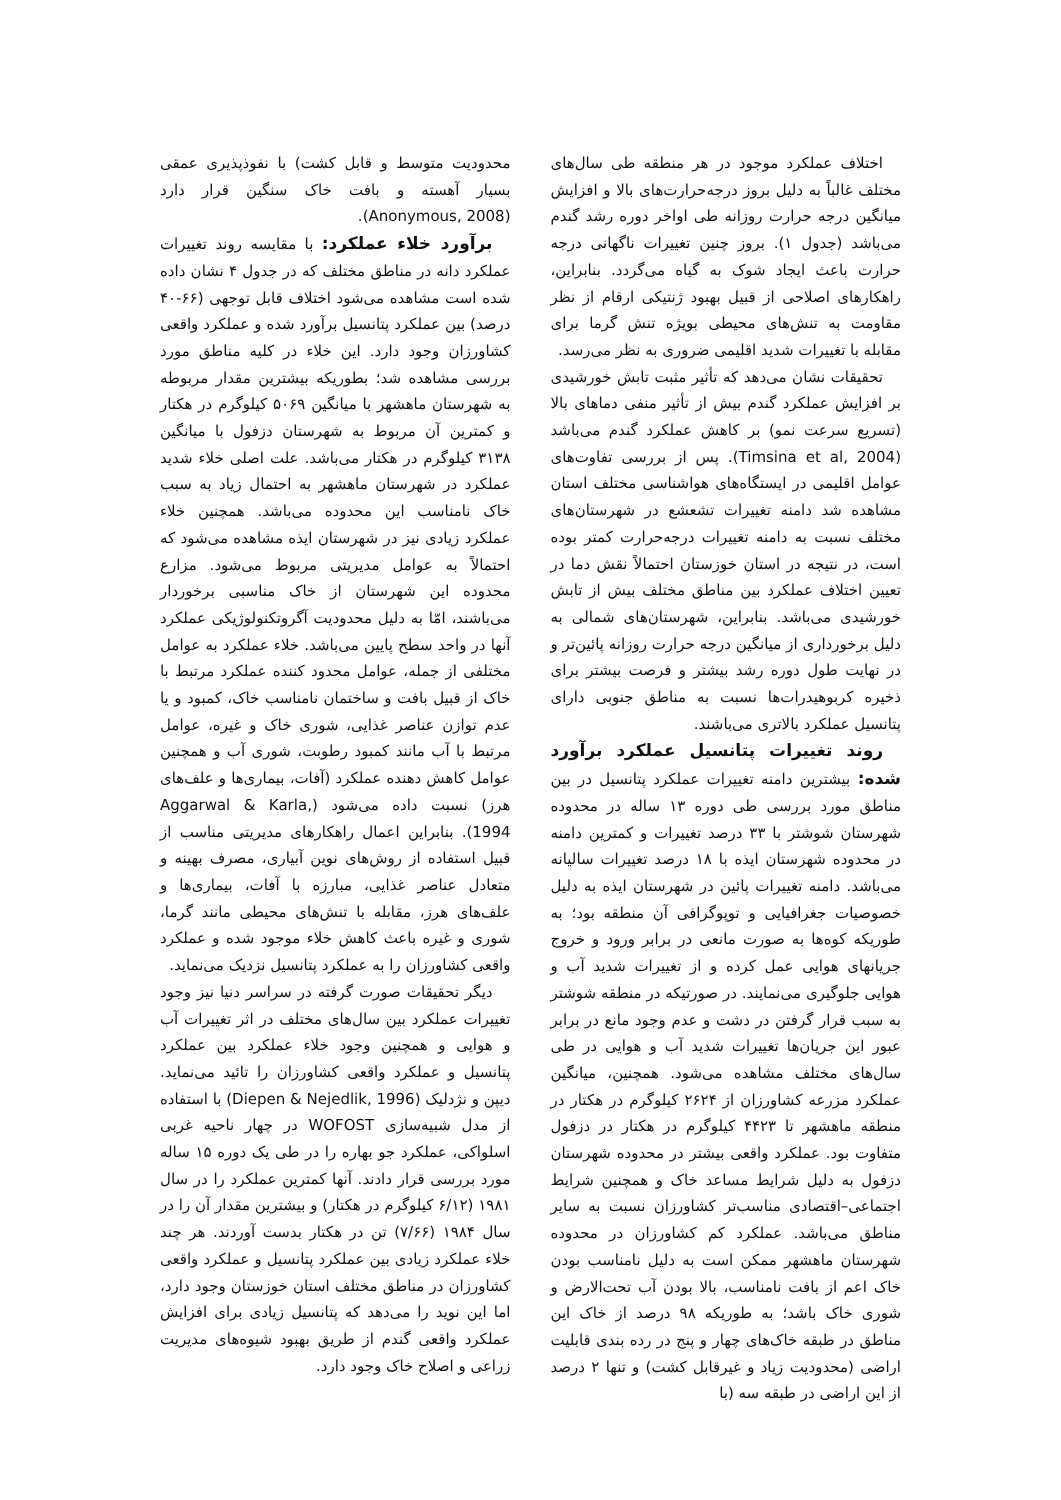اختلاف عملکرد موجود در هر منطقه طی سال‌های مختلف غالباً به دلیل بروز درجه‌حرارت‌های بالا و افزایش میانگین درجه حرارت روزانه طی اواخر دوره رشد گندم می‌باشد (جدول ۱). بروز چنین تغییرات ناگهانی درجه حرارت باعث ایجاد شوک به گیاه می‌گردد. بنابراین، راهکارهای اصلاحی از قبیل بهبود ژنتیکی ارقام از نظر مقاومت به تنش‌های محیطی بویژه تنش گرما برای مقابله با تغییرات شدید اقلیمی ضروری به نظر می‌رسد.
تحقیقات نشان می‌دهد که تأثیر مثبت تابش خورشیدی بر افزایش عملکرد گندم بیش از تأثیر منفی دماهای بالا (تسریع سرعت نمو) بر کاهش عملکرد گندم می‌باشد (Timsina et al, 2004). پس از بررسی تفاوت‌های عوامل اقلیمی در ایستگاه‌های هواشناسی مختلف استان مشاهده شد دامنه تغییرات تشعشع در شهرستان‌های مختلف نسبت به دامنه تغییرات درجه‌حرارت کمتر بوده است، در نتیجه در استان خوزستان احتمالاً نقش دما در تعیین اختلاف عملکرد بین مناطق مختلف بیش از تابش خورشیدی می‌باشد. بنابراین، شهرستان‌های شمالی به دلیل برخورداری از میانگین درجه حرارت روزانه پائین‌تر و در نهایت طول دوره رشد بیشتر و فرصت بیشتر برای ذخیره کربوهیدرات‌ها نسبت به مناطق جنوبی دارای پتانسیل عملکرد بالاتری می‌باشند.
روند تغییرات پتانسیل عملکرد برآورد شده: بیشترین دامنه تغییرات عملکرد پتانسیل در بین مناطق مورد بررسی طی دوره ۱۳ ساله در محدوده شهرستان شوشتر با ۳۳ درصد تغییرات و کمترین دامنه در محدوده شهرستان ایذه با ۱۸ درصد تغییرات سالیانه می‌باشد. دامنه تغییرات پائین در شهرستان ایذه به دلیل خصوصیات جغرافیایی و توپوگرافی آن منطقه بود؛ به طوریکه کوه‌ها به صورت مانعی در برابر ورود و خروج جریانهای هوایی عمل کرده و از تغییرات شدید آب و هوایی جلوگیری می‌نمایند. در صورتیکه در منطقه شوشتر به سبب قرار گرفتن در دشت و عدم وجود مانع در برابر عبور این جریان‌ها تغییرات شدید آب و هوایی در طی سال‌های مختلف مشاهده می‌شود. همچنین، میانگین عملکرد مزرعه کشاورزان از ۲۶۲۴ کیلوگرم در هکتار در منطقه ماهشهر تا ۴۴۲۳ کیلوگرم در هکتار در دزفول متفاوت بود. عملکرد واقعی بیشتر در محدوده شهرستان دزفول به دلیل شرایط مساعد خاک و همچنین شرایط اجتماعی–اقتصادی مناسب‌تر کشاورزان نسبت به سایر مناطق می‌باشد. عملکرد کم کشاورزان در محدوده شهرستان ماهشهر ممکن است به دلیل نامناسب بودن خاک اعم از بافت نامناسب، بالا بودن آب تحت‌الارض و شوری خاک باشد؛ به طوریکه ۹۸ درصد از خاک این مناطق در طبقه خاک‌های چهار و پنج در رده بندی قابلیت اراضی (محدودیت زیاد و غیرقابل کشت) و تنها ۲ درصد از این اراضی در طبقه سه (با
محدودیت متوسط و قابل کشت) با نفوذپذیری عمقی بسیار آهسته و بافت خاک سنگین قرار دارد (Anonymous, 2008).
برآورد خلاء عملکرد: با مقایسه روند تغییرات عملکرد دانه در مناطق مختلف که در جدول ۴ نشان داده شده است مشاهده می‌شود اختلاف قابل توجهی (۶۶-۴۰ درصد) بین عملکرد پتانسیل برآورد شده و عملکرد واقعی کشاورزان وجود دارد. این خلاء در کلیه مناطق مورد بررسی مشاهده شد؛ بطوریکه بیشترین مقدار مربوطه به شهرستان ماهشهر با میانگین ۵۰۶۹ کیلوگرم در هکتار و کمترین آن مربوط به شهرستان دزفول با میانگین ۳۱۳۸ کیلوگرم در هکتار می‌باشد. علت اصلی خلاء شدید عملکرد در شهرستان ماهشهر به احتمال زیاد به سبب خاک نامناسب این محدوده می‌باشد. همچنین خلاء عملکرد زیادی نیز در شهرستان ایذه مشاهده می‌شود که احتمالاً به عوامل مدیریتی مربوط می‌شود. مزارع محدوده این شهرستان از خاک مناسبی برخوردار می‌باشند، امّا به دلیل محدودیت آگروتکنولوژیکی عملکرد آنها در واحد سطح پایین می‌باشد. خلاء عملکرد به عوامل مختلفی از جمله، عوامل محدود کننده عملکرد مرتبط با خاک از قبیل بافت و ساختمان نامناسب خاک، کمبود و یا عدم توازن عناصر غذایی، شوری خاک و غیره، عوامل مرتبط با آب مانند کمبود رطوبت، شوری آب و همچنین عوامل کاهش دهنده عملکرد (آفات، بیماری‌ها و علف‌های هرز) نسبت داده می‌شود (Aggarwal & Karla, 1994). بنابراین اعمال راهکارهای مدیریتی مناسب از قبیل استفاده از روش‌های نوین آبیاری، مصرف بهینه و متعادل عناصر غذایی، مبارزه با آفات، بیماری‌ها و علف‌های هرز، مقابله با تنش‌های محیطی مانند گرما، شوری و غیره باعث کاهش خلاء موجود شده و عملکرد واقعی کشاورزان را به عملکرد پتانسیل نزدیک می‌نماید.
دیگر تحقیقات صورت گرفته در سراسر دنیا نیز وجود تغییرات عملکرد بین سال‌های مختلف در اثر تغییرات آب و هوایی و همچنین وجود خلاء عملکرد بین عملکرد پتانسیل و عملکرد واقعی کشاورزان را تائید می‌نماید. دیپن و نژدلیک (Diepen & Nejedlik, 1996) با استفاده از مدل شبیه‌سازی WOFOST در چهار ناحیه غربی اسلواکی، عملکرد جو بهاره را در طی یک دوره ۱۵ ساله مورد بررسی قرار دادند. آنها کمترین عملکرد را در سال ۱۹۸۱ (۶/۱۲ کیلوگرم در هکتار) و بیشترین مقدار آن را در سال ۱۹۸۴ (۷/۶۶) تن در هکتار بدست آوردند. هر چند خلاء عملکرد زیادی بین عملکرد پتانسیل و عملکرد واقعی کشاورزان در مناطق مختلف استان خوزستان وجود دارد، اما این نوید را می‌دهد که پتانسیل زیادی برای افزایش عملکرد واقعی گندم از طریق بهبود شیوه‌های مدیریت زراعی و اصلاح خاک وجود دارد.